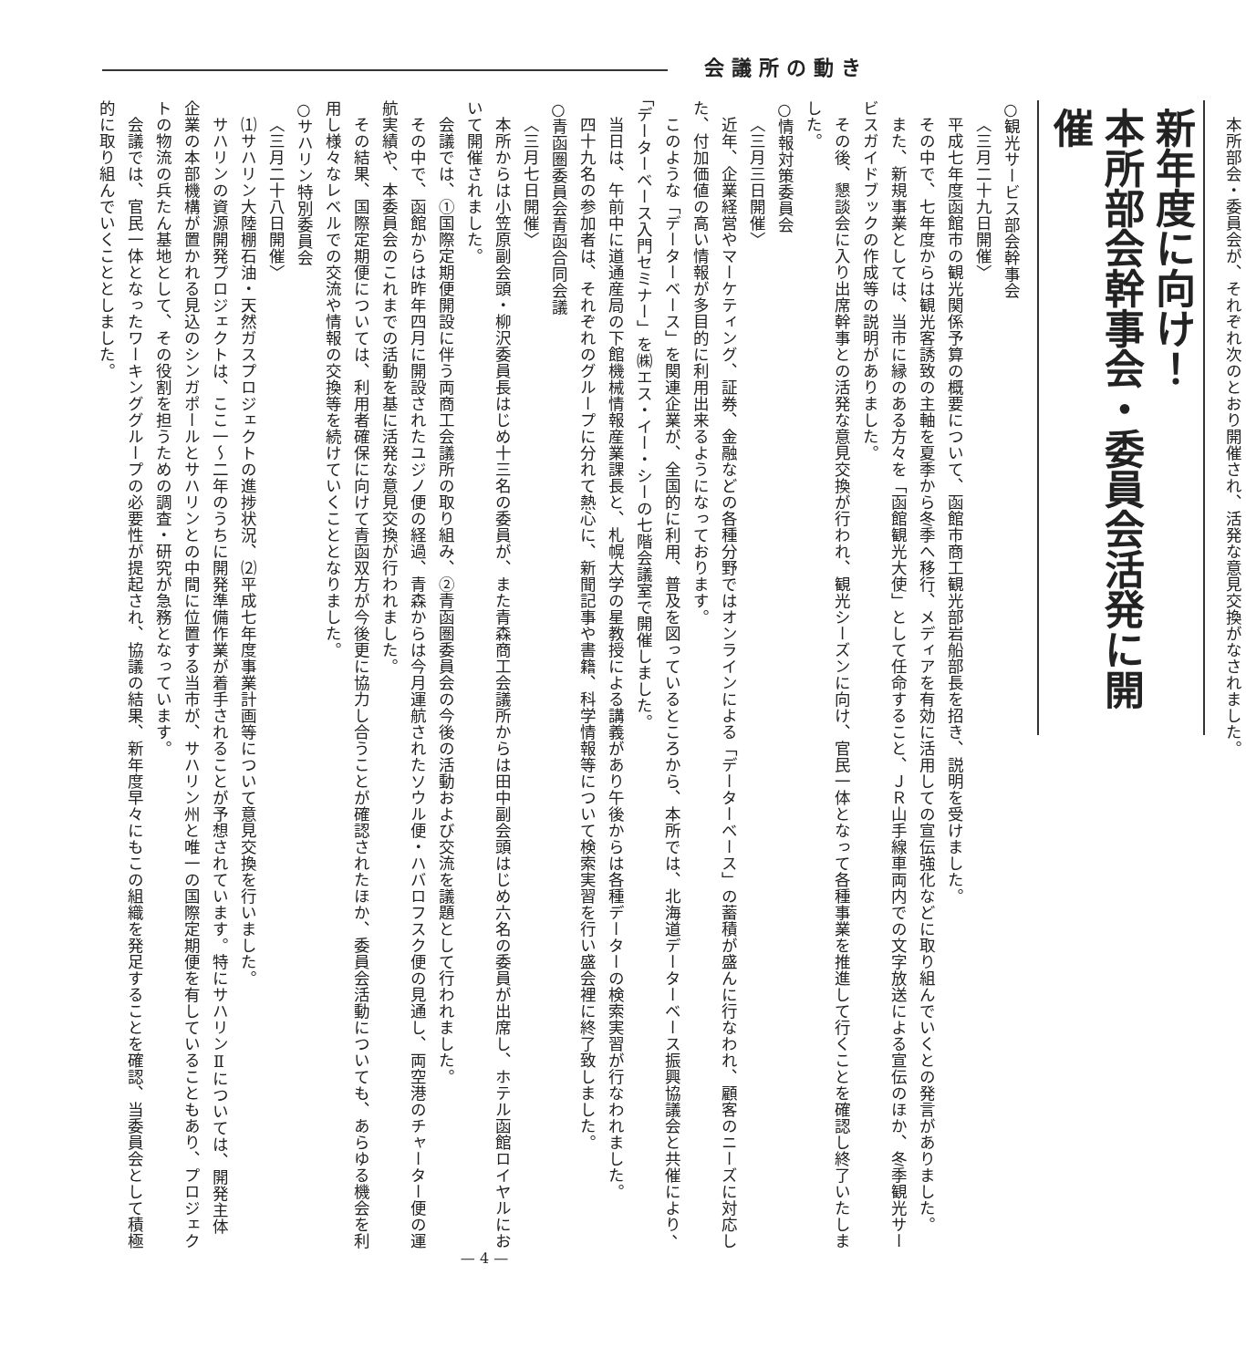会議所の動き
本所部会・委員会が、それぞれ次のとおり開催され、活発な意見交換がなされました。
新年度に向け！
本所部会幹事会・委員会活発に開催
○観光サービス部会幹事会
〈三月二十九日開催〉
平成七年度函館市の観光関係予算の概要について、函館市商工観光部岩船部長を招き、説明を受けました。
その中で、七年度からは観光客誘致の主軸を夏季から冬季へ移行、メディアを有効に活用しての宣伝強化などに取り組んでいくとの発言がありました。
また、新規事業としては、当市に縁のある方々を「函館観光大使」として任命すること、ＪＲ山手線車両内での文字放送による宣伝のほか、冬季観光サービスガイドブックの作成等の説明がありました。
その後、懇談会に入り出席幹事との活発な意見交換が行われ、観光シーズンに向け、官民一体となって各種事業を推進して行くことを確認し終了いたしました。
○情報対策委員会
〈三月三日開催〉
近年、企業経営やマーケティング、証券、金融などの各種分野ではオンラインによる「データーベース」の蓄積が盛んに行なわれ、顧客のニーズに対応した、付加価値の高い情報が多目的に利用出来るようになっております。
このような「データーベース」を関連企業が、全国的に利用、普及を図っているところから、本所では、北海道データーベース振興協議会と共催により、「データーベース入門セミナー」を㈱エス・イー・シーの七階会議室で開催しました。
当日は、午前中に道通産局の下館機械情報産業課長と、札幌大学の星教授による講義があり午後からは各種データーの検索実習が行なわれました。
四十九名の参加者は、それぞれのグループに分れて熱心に、新聞記事や書籍、科学情報等について検索実習を行い盛会裡に終了致しました。
○青函圏委員会青函合同会議
〈三月七日開催〉
本所からは小笠原副会頭・柳沢委員長はじめ十三名の委員が、また青森商工会議所からは田中副会頭はじめ六名の委員が出席し、ホテル函館ロイヤルにおいて開催されました。
会議では、①国際定期便開設に伴う両商工会議所の取り組み、②青函圏委員会の今後の活動および交流を議題として行われました。
その中で、函館からは昨年四月に開設されたユジノ便の経過、青森からは今月運航されたソウル便・ハバロフスク便の見通し、両空港のチャーター便の運航実績や、本委員会のこれまでの活動を基に活発な意見交換が行われました。
その結果、国際定期便については、利用者確保に向けて青函双方が今後更に協力し合うことが確認されたほか、委員会活動についても、あらゆる機会を利用し様々なレベルでの交流や情報の交換等を続けていくこととなりました。
○サハリン特別委員会
〈三月二十八日開催〉
⑴サハリン大陸棚石油・天然ガスプロジェクトの進捗状況、⑵平成七年度事業計画等について意見交換を行いました。
サハリンの資源開発プロジェクトは、ここ一～二年のうちに開発準備作業が着手されることが予想されています。特にサハリンⅡについては、開発主体企業の本部機構が置かれる見込のシンガポールとサハリンとの中間に位置する当市が、サハリン州と唯一の国際定期便を有していることもあり、プロジェクトの物流の兵たん基地として、その役割を担うための調査・研究が急務となっています。
会議では、官民一体となったワーキンググループの必要性が提起され、協議の結果、新年度早々にもこの組織を発足することを確認、当委員会として積極的に取り組んでいくこととしました。
— 4 —